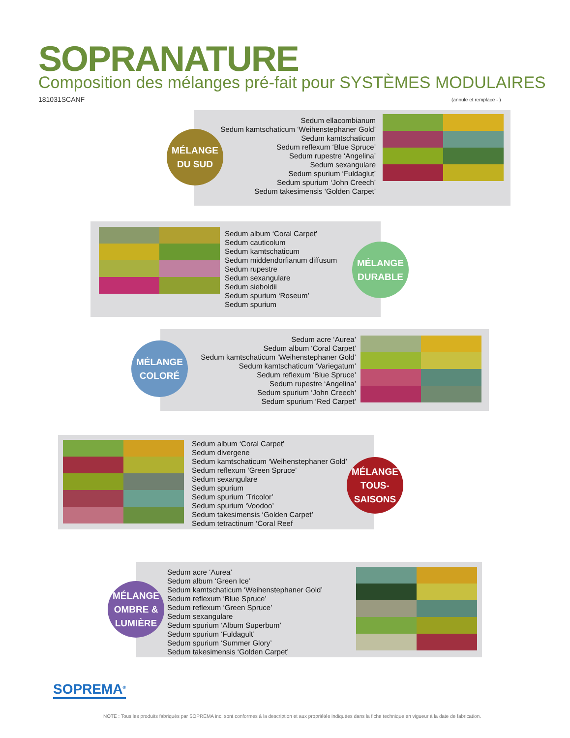SOPRANATURE
Composition des mélanges pré-fait pour SYSTÈMES MODULAIRES
181031SCANF (annule et remplace - )
Sedum ellacombianum
Sedum kamtschaticum ‘Weihenstephaner Gold’
Sedum kamtschaticum
Sedum reflexum ‘Blue Spruce’
Sedum rupestre ‘Angelina’
Sedum sexangulare
Sedum spurium ‘Fuldaglut’
Sedum spurium ‘John Creech’
Sedum takesimensis ‘Golden Carpet’
MÉLANGE
DU SUD
Sedum album ‘Coral Carpet’
Sedum cauticolum
Sedum kamtschaticum
Sedum middendorfianum diffusum
Sedum rupestre
Sedum sexangulare
Sedum sieboldii
Sedum spurium ‘Roseum’
Sedum spurium
MÉLANGE
DURABLE
Sedum acre ‘Aurea’
Sedum album ‘Coral Carpet’
Sedum kamtschaticum ‘Weihenstephaner Gold’
Sedum kamtschaticum ‘Variegatum’
Sedum reflexum ‘Blue Spruce’
Sedum rupestre ‘Angelina’
Sedum spurium ‘John Creech’
Sedum spurium ‘Red Carpet’
MÉLANGE
COLORÉ
Sedum album ‘Coral Carpet’
Sedum divergene
Sedum kamtschaticum ‘Weihenstephaner Gold’
Sedum reflexum ‘Green Spruce’
Sedum sexangulare
Sedum spurium
Sedum spurium ‘Tricolor’
Sedum spurium ‘Voodoo’
Sedum takesimensis ‘Golden Carpet’
Sedum tetractinum ‘Coral Reef
MÉLANGE
TOUS-SAISONS
Sedum acre ‘Aurea’
Sedum album ‘Green Ice’
Sedum kamtschaticum ‘Weihenstephaner Gold’
Sedum reflexum ‘Blue Spruce’
Sedum reflexum ‘Green Spruce’
Sedum sexangulare
Sedum spurium ‘Album Superbum’
Sedum spurium ‘Fuldagult’
Sedum spurium ‘Summer Glory’
Sedum takesimensis ‘Golden Carpet’
MÉLANGE
OMBRE &
LUMIÈRE
SOPREMA<sup>®</sup>
NOTE : Tous les produits fabriqués par SOPREMA inc. sont conformes à la description et aux propriétés indiquées dans la fiche technique en vigueur à la date de fabrication.